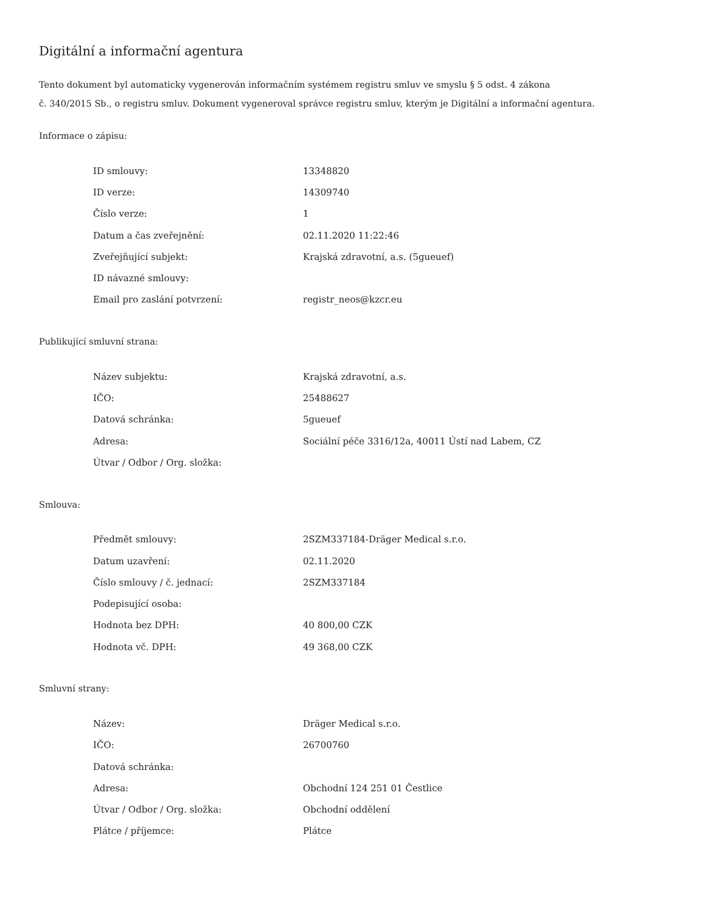Digitální a informační agentura
Tento dokument byl automaticky vygenerován informačním systémem registru smluv ve smyslu § 5 odst. 4 zákona
č. 340/2015 Sb., o registru smluv. Dokument vygeneroval správce registru smluv, kterým je Digitální a informační agentura.
Informace o zápisu:
| ID smlouvy: | 13348820 |
| ID verze: | 14309740 |
| Číslo verze: | 1 |
| Datum a čas zveřejnění: | 02.11.2020 11:22:46 |
| Zveřejňující subjekt: | Krajská zdravotní, a.s. (5gueuef) |
| ID návazné smlouvy: | |
| Email pro zaslání potvrzení: | registr_neos@kzcr.eu |
Publikující smluvní strana:
| Název subjektu: | Krajská zdravotní, a.s. |
| IČO: | 25488627 |
| Datová schránka: | 5gueuef |
| Adresa: | Sociální péče 3316/12a, 40011 Ústí nad Labem, CZ |
| Útvar / Odbor / Org. složka: | |
Smlouva:
| Předmět smlouvy: | 2SZM337184-Dräger Medical s.r.o. |
| Datum uzavření: | 02.11.2020 |
| Číslo smlouvy / č. jednací: | 2SZM337184 |
| Podepisující osoba: | |
| Hodnota bez DPH: | 40 800,00 CZK |
| Hodnota vč. DPH: | 49 368,00 CZK |
Smluvní strany:
| Název: | Dräger Medical s.r.o. |
| IČO: | 26700760 |
| Datová schránka: | |
| Adresa: | Obchodní 124 251 01 Čestlice |
| Útvar / Odbor / Org. složka: | Obchodní oddělení |
| Plátce / příjemce: | Plátce |